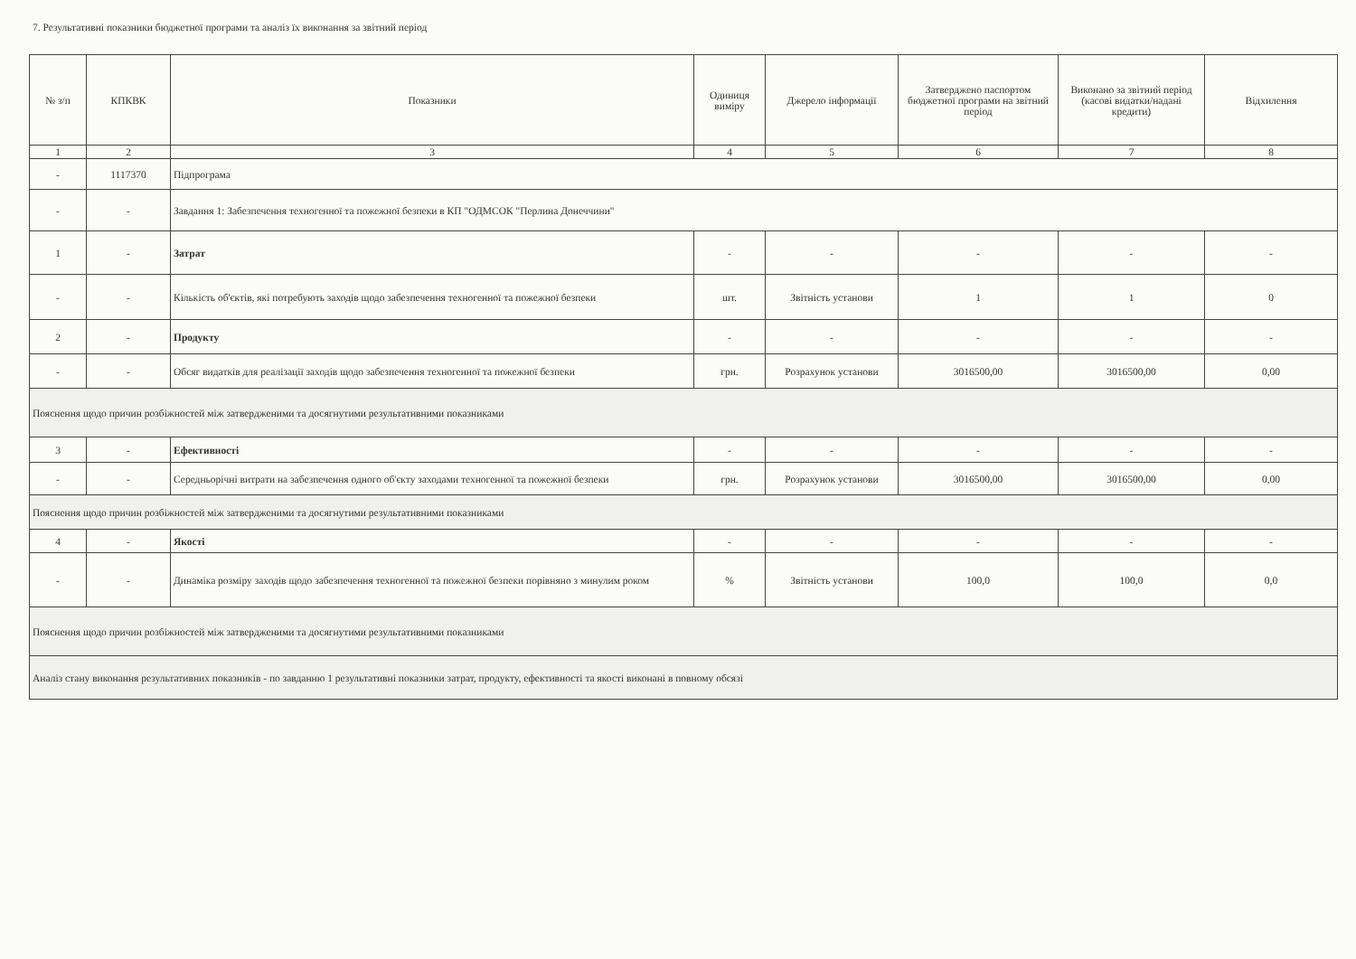7. Результативні показники бюджетної програми та аналіз їх виконання за звітний період
| № з/п | КПКВК | Показники | Одиниця виміру | Джерело інформації | Затверджено паспортом бюджетної програми на звітний період | Виконано за звітний період (касові видатки/надані кредити) | Відхилення |
| --- | --- | --- | --- | --- | --- | --- | --- |
| 1 | 2 | 3 | 4 | 5 | 6 | 7 | 8 |
| - | 1117370 | Підпрограма | | | | | |
| - | - | Завдання 1: Забезпечення техногенної та пожежної безпеки в КП "ОДМСОК "Перлина Донеччини" | | | | | |
| 1 | - | Затрат | - | - | - | - | - |
| - | - | Кількість об'єктів, які потребують заходів щодо забезпечення техногенної та пожежної безпеки | шт. | Звітність установи | 1 | 1 | 0 |
| 2 | - | Продукту | - | - | - | - | - |
| - | - | Обсяг видатків для реалізації заходів щодо забезпечення техногенної та пожежної безпеки | грн. | Розрахунок установи | 3016500,00 | 3016500,00 | 0,00 |
| Пояснення щодо причин розбіжностей між затвердженими та досягнутими результативними показниками | | | | | | | |
| 3 | - | Ефективності | - | - | - | - | - |
| - | - | Середньорічні витрати на забезпечення одного об'єкту заходами техногенної та пожежної безпеки | грн. | Розрахунок установи | 3016500,00 | 3016500,00 | 0,00 |
| Пояснення щодо причин розбіжностей між затвердженими та досягнутими результативними показниками | | | | | | | |
| 4 | - | Якості | - | - | - | - | - |
| - | - | Динаміка розміру заходів щодо забезпечення техногенної та пожежної безпеки порівняно з минулим роком | % | Звітність установи | 100,0 | 100,0 | 0,0 |
| Пояснення щодо причин розбіжностей між затвердженими та досягнутими результативними показниками | | | | | | | |
| Аналіз стану виконання результативних показників - по завданню 1 результативні показники затрат, продукту, ефективності та якості виконані в повному обсязі | | | | | | | |